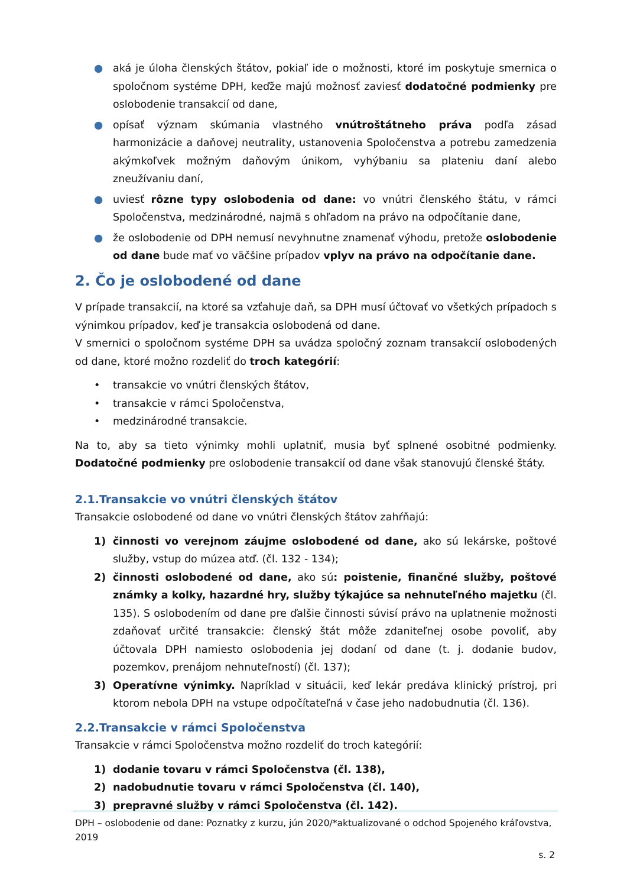● aká je úloha členských štátov, pokiaľ ide o možnosti, ktoré im poskytuje smernica o spoločnom systéme DPH, keďže majú možnosť zaviesť dodatočné podmienky pre oslobodenie transakcií od dane,
● opísať význam skúmania vlastného vnútroštátneho práva podľa zásad harmonizácie a daňovej neutrality, ustanovenia Spoločenstva a potrebu zamedzenia akýmkoľvek možným daňovým únikom, vyhýbaniu sa plateniu daní alebo zneužívaniu daní,
● uviesť rôzne typy oslobodenia od dane: vo vnútri členského štátu, v rámci Spoločenstva, medzinárodné, najmä s ohľadom na právo na odpočítanie dane,
● že oslobodenie od DPH nemusí nevyhnutne znamenať výhodu, pretože oslobodenie od dane bude mať vo väčšine prípadov vplyv na právo na odpočítanie dane.
2. Čo je oslobodené od dane
V prípade transakcií, na ktoré sa vzťahuje daň, sa DPH musí účtovať vo všetkých prípadoch s výnimkou prípadov, keď je transakcia oslobodená od dane.
V smernici o spoločnom systéme DPH sa uvádza spoločný zoznam transakcií oslobodených od dane, ktoré možno rozdeliť do troch kategórií:
• transakcie vo vnútri členských štátov,
• transakcie v rámci Spoločenstva,
• medzinárodné transakcie.
Na to, aby sa tieto výnimky mohli uplatniť, musia byť splnené osobitné podmienky. Dodatočné podmienky pre oslobodenie transakcií od dane však stanovujú členské štáty.
2.1.Transakcie vo vnútri členských štátov
Transakcie oslobodené od dane vo vnútri členských štátov zahŕňajú:
1) činnosti vo verejnom záujme oslobodené od dane, ako sú lekárske, poštové služby, vstup do múzea atď. (čl. 132 - 134);
2) činnosti oslobodené od dane, ako sú: poistenie, finančné služby, poštové známky a kolky, hazardné hry, služby týkajúce sa nehnuteľného majetku (čl. 135). S oslobodením od dane pre ďalšie činnosti súvisí právo na uplatnenie možnosti zdaňovať určité transakcie: členský štát môže zdaniteľnej osobe povoliť, aby účtovala DPH namiesto oslobodenia jej dodaní od dane (t. j. dodanie budov, pozemkov, prenájom nehnuteľností) (čl. 137);
3) Operatívne výnimky. Napríklad v situácii, keď lekár predáva klinický prístroj, pri ktorom nebola DPH na vstupe odpočítateľná v čase jeho nadobudnutia (čl. 136).
2.2.Transakcie v rámci Spoločenstva
Transakcie v rámci Spoločenstva možno rozdeliť do troch kategórií:
1) dodanie tovaru v rámci Spoločenstva (čl. 138),
2) nadobudnutie tovaru v rámci Spoločenstva (čl. 140),
3) prepravné služby v rámci Spoločenstva (čl. 142).
DPH – oslobodenie od dane: Poznatky z kurzu, jún 2020/*aktualizované o odchod Spojeného kráľovstva, 2019
s. 2